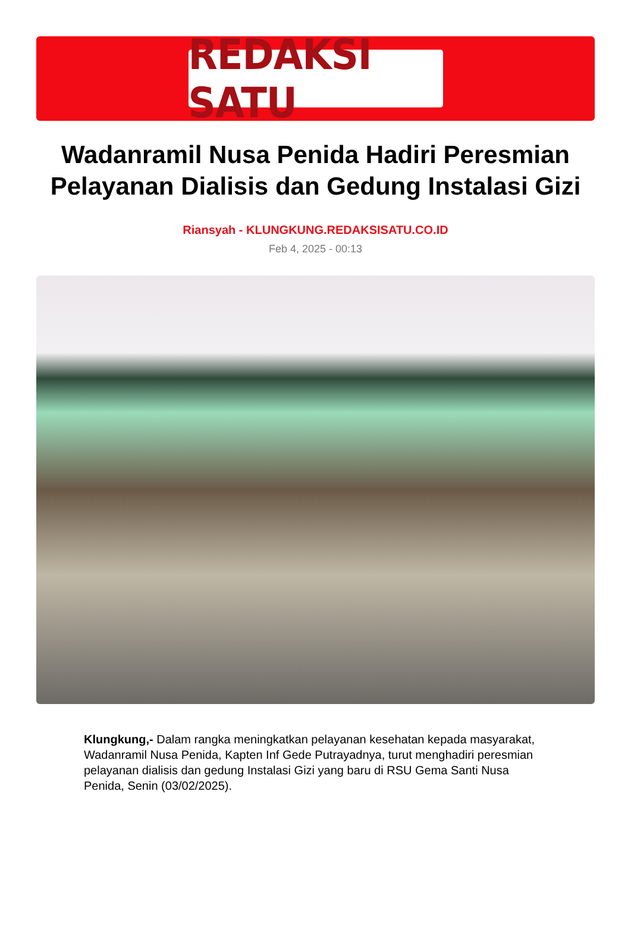REDAKSI SATU
Wadanramil Nusa Penida Hadiri Peresmian Pelayanan Dialisis dan Gedung Instalasi Gizi
Riansyah - KLUNGKUNG.REDAKSISATU.CO.ID
Feb 4, 2025 - 00:13
Klungkung,- Dalam rangka meningkatkan pelayanan kesehatan kepada masyarakat, Wadanramil Nusa Penida, Kapten Inf Gede Putrayadnya, turut menghadiri peresmian pelayanan dialisis dan gedung Instalasi Gizi yang baru di RSU Gema Santi Nusa Penida, Senin (03/02/2025).